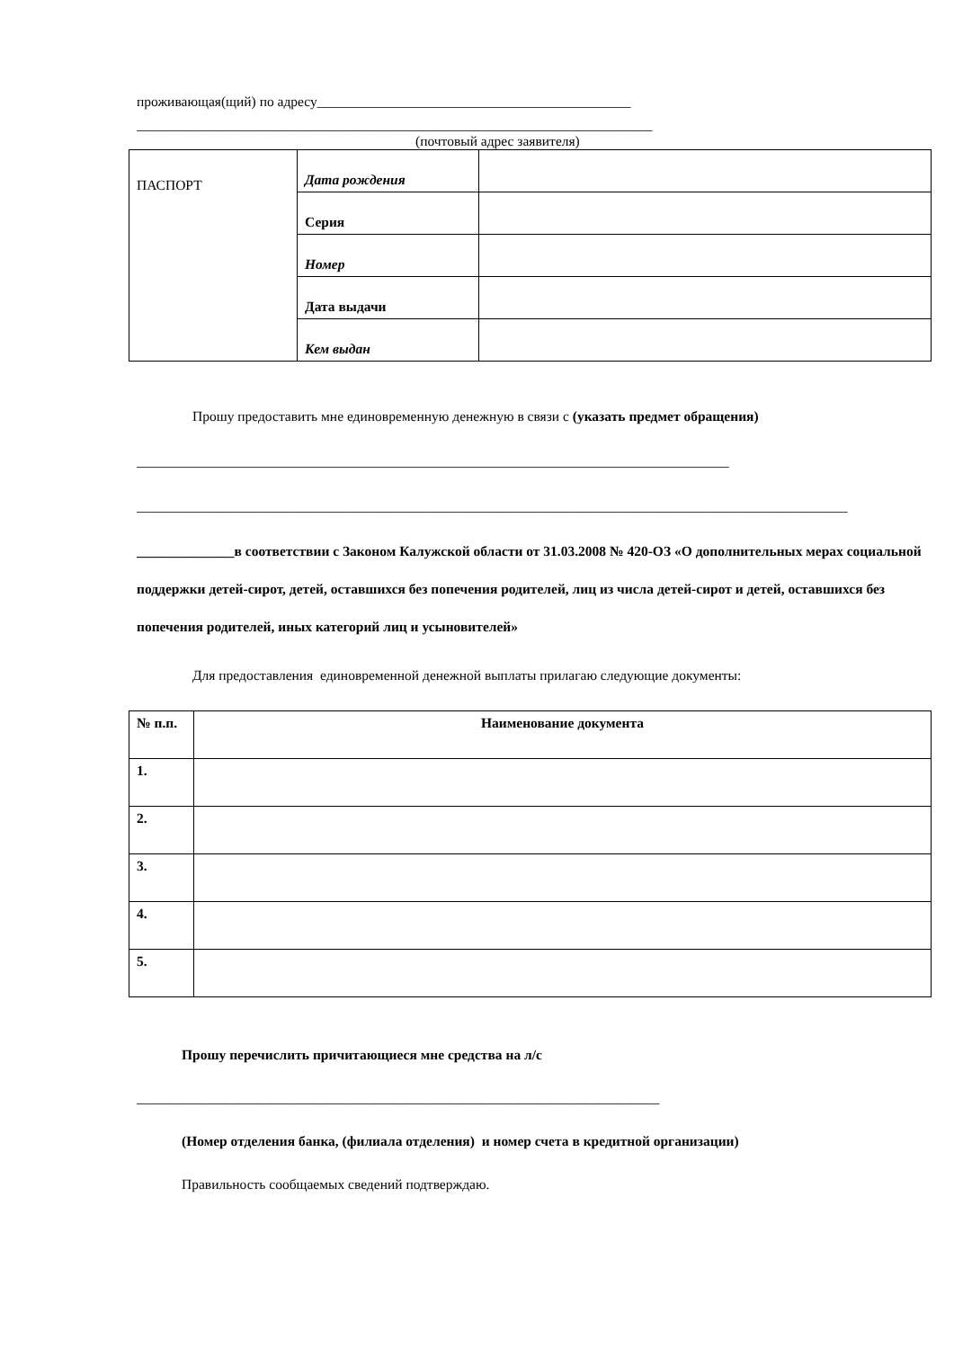проживающая(щий) по адресу_____________________________________________
__________________________________________________________________________
(почтовый адрес заявителя)
| ПАСПОРТ | Дата рождения | |
| | Серия | |
| | Номер | |
| | Дата выдачи | |
| | Кем выдан | |
Прошу предоставить мне единовременную денежную в связи с (указать предмет обращения)
_____________________________________________________________________________________
______________________________________________________________________________________________________
______________в соответствии с Законом Калужской области от 31.03.2008 № 420-ОЗ «О дополнительных мерах социальной поддержки детей-сирот, детей, оставшихся без попечения родителей, лиц из числа детей-сирот и детей, оставшихся без попечения родителей, иных категорий лиц и усыновителей»
Для предоставления единовременной денежной выплаты прилагаю следующие документы:
| № п.п. | Наименование документа |
| 1. | |
| 2. | |
| 3. | |
| 4. | |
| 5. | |
Прошу перечислить причитающиеся мне средства на л/с
___________________________________________________________________________
(Номер отделения банка, (филиала отделения) и номер счета в кредитной организации)
Правильность сообщаемых сведений подтверждаю.